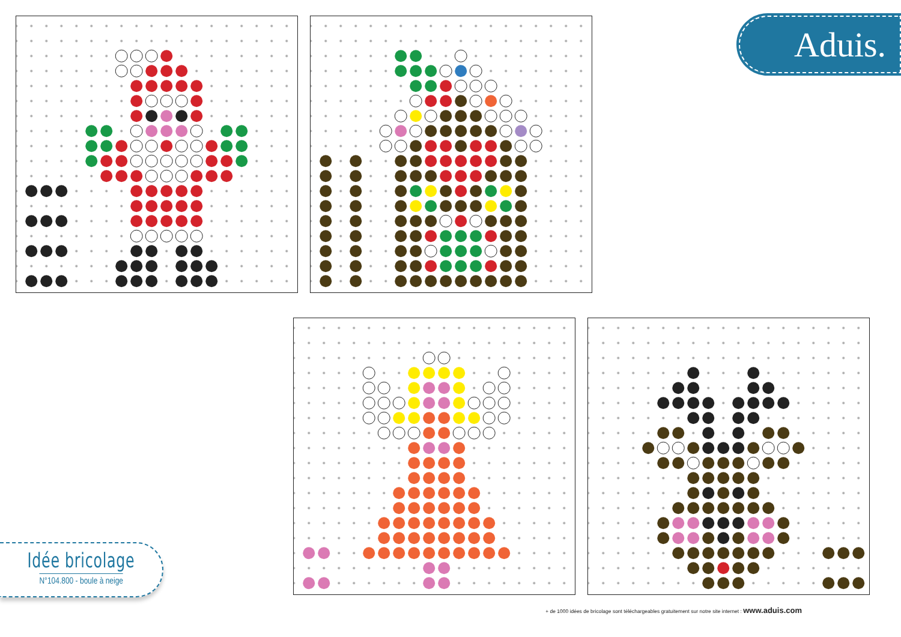Aduis.
Idée bricolage
N°104.800 - boule à neige
+ de 1000 idées de bricolage sont téléchargeables gratuitement sur notre site internet : www.aduis.com